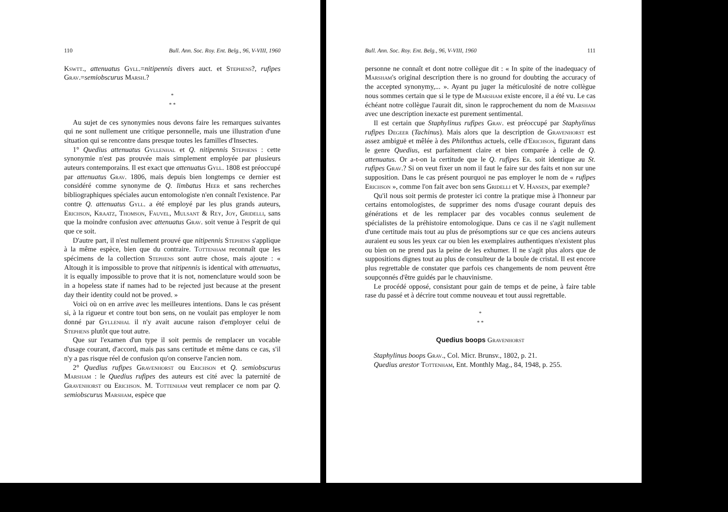110 Bull. Ann. Soc. Roy. Ent. Belg., 96, V-VIII, 1960
Kswtt., attenuatus Gyll.=nitipennis divers auct. et Stephens?, rufipes Grav.=semiobscurus Marsh.?
*
* *
Au sujet de ces synonymies nous devons faire les remarques suivantes qui ne sont nullement une critique personnelle, mais une illustration d'une situation qui se rencontre dans presque toutes les familles d'Insectes.
1° Quedius attenuatus Gyllenhal et Q. nitipennis Stephens : cette synonymie n'est pas prouvée mais simplement employée par plusieurs auteurs contemporains. Il est exact que attenuatus Gyll. 1808 est préoccupé par attenuatus Grav. 1806, mais depuis bien longtemps ce dernier est considéré comme synonyme de Q. limbatus Heer et sans recherches bibliographiques spéciales aucun entomologiste n'en connaît l'existence. Par contre Q. attenuatus Gyll. a été employé par les plus grands auteurs, Erichson, Kraatz, Thomson, Fauvel, Mulsant & Rey, Joy, Gridelli, sans que la moindre confusion avec attenuatus Grav. soit venue à l'esprit de qui que ce soit.
D'autre part, il n'est nullement prouvé que nitipennis Stephens s'applique à la même espèce, bien que du contraire. Tottenham reconnaît que les spécimens de la collection Stephens sont autre chose, mais ajoute : « Altough it is impossible to prove that nitipennis is identical with attenuatus, it is equally impossible to prove that it is not, nomenclature would soon be in a hopeless state if names had to be rejected just because at the present day their identity could not be proved. »
Voici où on en arrive avec les meilleures intentions. Dans le cas présent si, à la rigueur et contre tout bon sens, on ne voulait pas employer le nom donné par Gyllenhal il n'y avait aucune raison d'employer celui de Stephens plutôt que tout autre.
Que sur l'examen d'un type il soit permis de remplacer un vocable d'usage courant, d'accord, mais pas sans certitude et même dans ce cas, s'il n'y a pas risque réel de confusion qu'on conserve l'ancien nom.
2° Quedius rufipes Gravenhorst ou Erichson et Q. semiobscurus Marsham : le Quedius rufipes des auteurs est cité avec la paternité de Gravenhorst ou Erichson. M. Tottenham veut remplacer ce nom par Q. semiobscurus Marsham, espèce que
Bull. Ann. Soc. Roy. Ent. Belg., 96, V-VIII, 1960 111
personne ne connaît et dont notre collègue dit : « In spite of the inadequacy of Marsham's original description there is no ground for doubting the accuracy of the accepted synonymy,... ». Ayant pu juger la méticulosité de notre collègue nous sommes certain que si le type de Marsham existe encore, il a été vu. Le cas échéant notre collègue l'aurait dit, sinon le rapprochement du nom de Marsham avec une description inexacte est purement sentimental.
Il est certain que Staphylinus rufipes Grav. est préoccupé par Staphylinus rufipes Degeer (Tachinus). Mais alors que la description de Gravenhorst est assez ambiguë et mêlée à des Philonthus actuels, celle d'Erichson, figurant dans le genre Quedius, est parfaitement claire et bien comparée à celle de Q. attenuatus. Or a-t-on la certitude que le Q. rufipes Er. soit identique au St. rufipes Grav.? Si on veut fixer un nom il faut le faire sur des faits et non sur une supposition. Dans le cas présent pourquoi ne pas employer le nom de « rufipes Erichson », comme l'on fait avec bon sens Gridelli et V. Hansen, par exemple?
Qu'il nous soit permis de protester ici contre la pratique mise à l'honneur par certains entomologistes, de supprimer des noms d'usage courant depuis des générations et de les remplacer par des vocables connus seulement de spécialistes de la préhistoire entomologique. Dans ce cas il ne s'agit nullement d'une certitude mais tout au plus de présomptions sur ce que ces anciens auteurs auraient eu sous les yeux car ou bien les exemplaires authentiques n'existent plus ou bien on ne prend pas la peine de les exhumer. Il ne s'agit plus alors que de suppositions dignes tout au plus de consulteur de la boule de cristal. Il est encore plus regrettable de constater que parfois ces changements de nom peuvent être soupçonnés d'être guidés par le chauvinisme.
Le procédé opposé, consistant pour gain de temps et de peine, à faire table rase du passé et à décrire tout comme nouveau et tout aussi regrettable.
*
* *
Quedius boops Gravenhorst
Staphylinus boops Grav., Col. Micr. Brunsv., 1802, p. 21.
Quedius arestor Tottenham, Ent. Monthly Mag., 84, 1948, p. 255.